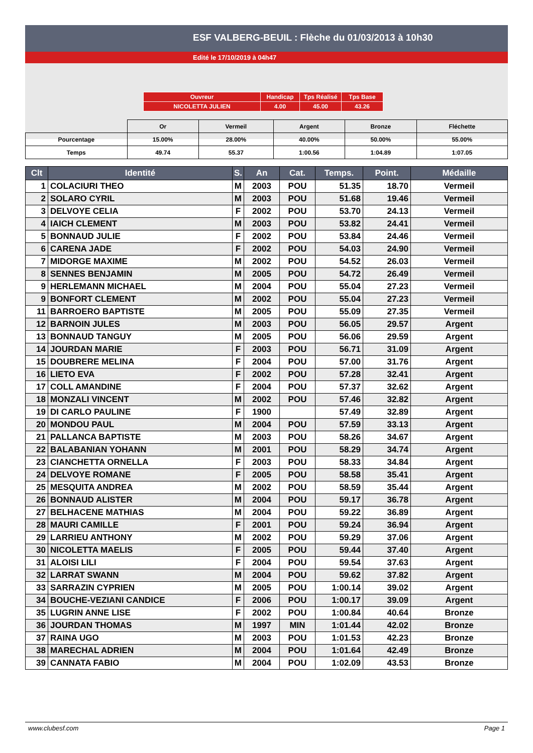ESF VALBERG-BEUIL : Flèche du 01/03/2013 à 10h30
Edité le 17/10/2019 à 04h47
| Ouvreur | Handicap | Tps Réalisé | Tps Base |
| NICOLETTA JULIEN | 4.00 | 45.00 | 43.26 |
| | Or | Vermeil | Argent | Bronze | Fléchette |
| Pourcentage | 15.00% | 28.00% | 40.00% | 50.00% | 55.00% |
| Temps | 49.74 | 55.37 | 1:00.56 | 1:04.89 | 1:07.05 |
| Clt | Identité | S. | An | Cat. | Temps. | Point. | Médaille |
| --- | --- | --- | --- | --- | --- | --- | --- |
| 1 | COLACIURI THEO | M | 2003 | POU | 51.35 | 18.70 | Vermeil |
| 2 | SOLARO CYRIL | M | 2003 | POU | 51.68 | 19.46 | Vermeil |
| 3 | DELVOYE CELIA | F | 2002 | POU | 53.70 | 24.13 | Vermeil |
| 4 | IAICH CLEMENT | M | 2003 | POU | 53.82 | 24.41 | Vermeil |
| 5 | BONNAUD JULIE | F | 2002 | POU | 53.84 | 24.46 | Vermeil |
| 6 | CARENA JADE | F | 2002 | POU | 54.03 | 24.90 | Vermeil |
| 7 | MIDORGE MAXIME | M | 2002 | POU | 54.52 | 26.03 | Vermeil |
| 8 | SENNES BENJAMIN | M | 2005 | POU | 54.72 | 26.49 | Vermeil |
| 9 | HERLEMANN MICHAEL | M | 2004 | POU | 55.04 | 27.23 | Vermeil |
| 9 | BONFORT CLEMENT | M | 2002 | POU | 55.04 | 27.23 | Vermeil |
| 11 | BARROERO BAPTISTE | M | 2005 | POU | 55.09 | 27.35 | Vermeil |
| 12 | BARNOIN JULES | M | 2003 | POU | 56.05 | 29.57 | Argent |
| 13 | BONNAUD TANGUY | M | 2005 | POU | 56.06 | 29.59 | Argent |
| 14 | JOURDAN MARIE | F | 2003 | POU | 56.71 | 31.09 | Argent |
| 15 | DOUBRERE MELINA | F | 2004 | POU | 57.00 | 31.76 | Argent |
| 16 | LIETO EVA | F | 2002 | POU | 57.28 | 32.41 | Argent |
| 17 | COLL AMANDINE | F | 2004 | POU | 57.37 | 32.62 | Argent |
| 18 | MONZALI VINCENT | M | 2002 | POU | 57.46 | 32.82 | Argent |
| 19 | DI CARLO PAULINE | F | 1900 | | 57.49 | 32.89 | Argent |
| 20 | MONDOU PAUL | M | 2004 | POU | 57.59 | 33.13 | Argent |
| 21 | PALLANCA BAPTISTE | M | 2003 | POU | 58.26 | 34.67 | Argent |
| 22 | BALABANIAN YOHANN | M | 2001 | POU | 58.29 | 34.74 | Argent |
| 23 | CIANCHETTA ORNELLA | F | 2003 | POU | 58.33 | 34.84 | Argent |
| 24 | DELVOYE ROMANE | F | 2005 | POU | 58.58 | 35.41 | Argent |
| 25 | MESQUITA ANDREA | M | 2002 | POU | 58.59 | 35.44 | Argent |
| 26 | BONNAUD ALISTER | M | 2004 | POU | 59.17 | 36.78 | Argent |
| 27 | BELHACENE MATHIAS | M | 2004 | POU | 59.22 | 36.89 | Argent |
| 28 | MAURI CAMILLE | F | 2001 | POU | 59.24 | 36.94 | Argent |
| 29 | LARRIEU ANTHONY | M | 2002 | POU | 59.29 | 37.06 | Argent |
| 30 | NICOLETTA MAELIS | F | 2005 | POU | 59.44 | 37.40 | Argent |
| 31 | ALOISI LILI | F | 2004 | POU | 59.54 | 37.63 | Argent |
| 32 | LARRAT SWANN | M | 2004 | POU | 59.62 | 37.82 | Argent |
| 33 | SARRAZIN CYPRIEN | M | 2005 | POU | 1:00.14 | 39.02 | Argent |
| 34 | BOUCHE-VEZIANI CANDICE | F | 2006 | POU | 1:00.17 | 39.09 | Argent |
| 35 | LUGRIN ANNE LISE | F | 2002 | POU | 1:00.84 | 40.64 | Bronze |
| 36 | JOURDAN THOMAS | M | 1997 | MIN | 1:01.44 | 42.02 | Bronze |
| 37 | RAINA UGO | M | 2003 | POU | 1:01.53 | 42.23 | Bronze |
| 38 | MARECHAL ADRIEN | M | 2004 | POU | 1:01.64 | 42.49 | Bronze |
| 39 | CANNATA FABIO | M | 2004 | POU | 1:02.09 | 43.53 | Bronze |
www.clubesf.com Page 1